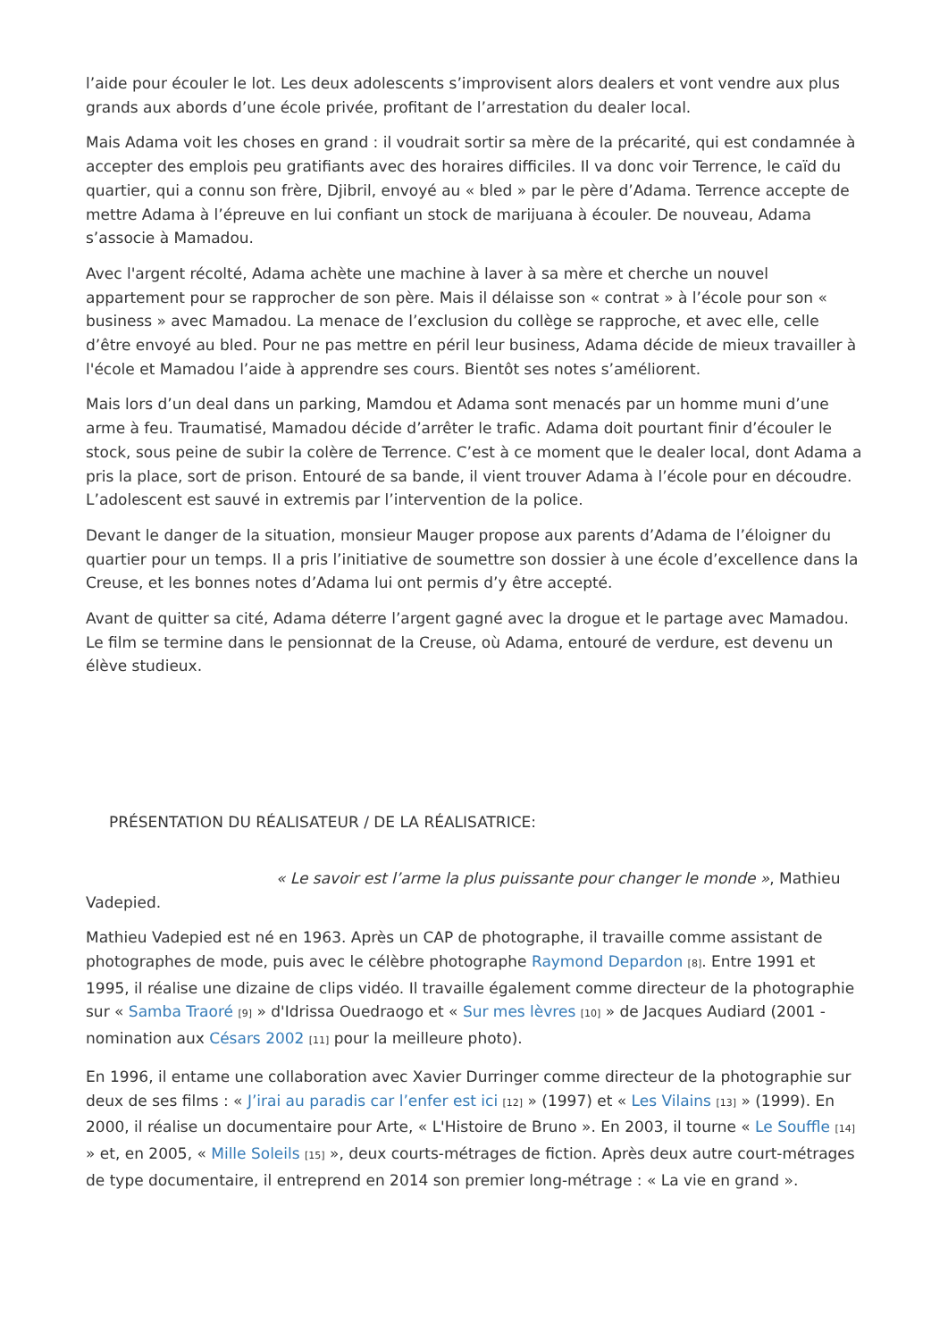l’aide pour écouler le lot. Les deux adolescents s’improvisent alors dealers et vont vendre aux plus grands aux abords d’une école privée, profitant de l’arrestation du dealer local.
Mais Adama voit les choses en grand : il voudrait sortir sa mère de la précarité, qui est condamnée à accepter des emplois peu gratifiants avec des horaires difficiles. Il va donc voir Terrence, le caïd du quartier, qui a connu son frère, Djibril, envoyé au « bled » par le père d’Adama. Terrence accepte de mettre Adama à l’épreuve en lui confiant un stock de marijuana à écouler. De nouveau, Adama s’associe à Mamadou.
Avec l'argent récolté, Adama achète une machine à laver à sa mère et cherche un nouvel appartement pour se rapprocher de son père. Mais il délaisse son « contrat » à l’école pour son « business » avec Mamadou. La menace de l’exclusion du collège se rapproche, et avec elle, celle d’être envoyé au bled. Pour ne pas mettre en péril leur business, Adama décide de mieux travailler à l'école et Mamadou l’aide à apprendre ses cours. Bientôt ses notes s’améliorent.
Mais lors d’un deal dans un parking, Mamdou et Adama sont menacés par un homme muni d’une arme à feu. Traumatisé, Mamadou décide d’arrêter le trafic. Adama doit pourtant finir d’écouler le stock, sous peine de subir la colère de Terrence. C’est à ce moment que le dealer local, dont Adama a pris la place, sort de prison. Entouré de sa bande, il vient trouver Adama à l’école pour en découdre. L’adolescent est sauvé in extremis par l’intervention de la police.
Devant le danger de la situation, monsieur Mauger propose aux parents d’Adama de l’éloigner du quartier pour un temps. Il a pris l’initiative de soumettre son dossier à une école d’excellence dans la Creuse, et les bonnes notes d’Adama lui ont permis d’y être accepté.
Avant de quitter sa cité, Adama déterre l’argent gagné avec la drogue et le partage avec Mamadou. Le film se termine dans le pensionnat de la Creuse, où Adama, entouré de verdure, est devenu un élève studieux.
PRÉSENTATION DU RÉALISATEUR / DE LA RÉALISATRICE:
« Le savoir est l’arme la plus puissante pour changer le monde », Mathieu Vadepied.
Mathieu Vadepied est né en 1963. Après un CAP de photographe, il travaille comme assistant de photographes de mode, puis avec le célèbre photographe Raymond Depardon [8]. Entre 1991 et 1995, il réalise une dizaine de clips vidéo. Il travaille également comme directeur de la photographie sur « Samba Traoré [9] » d'Idrissa Ouedraogo et « Sur mes lèvres [10] » de Jacques Audiard (2001 - nomination aux Césars 2002 [11] pour la meilleure photo).
En 1996, il entame une collaboration avec Xavier Durringer comme directeur de la photographie sur deux de ses films : « J’irai au paradis car l’enfer est ici [12] » (1997) et « Les Vilains [13] » (1999). En 2000, il réalise un documentaire pour Arte, « L'Histoire de Bruno ». En 2003, il tourne « Le Souffle [14] » et, en 2005, « Mille Soleils [15] », deux courts-métrages de fiction. Après deux autre court-métrages de type documentaire, il entreprend en 2014 son premier long-métrage : « La vie en grand ».